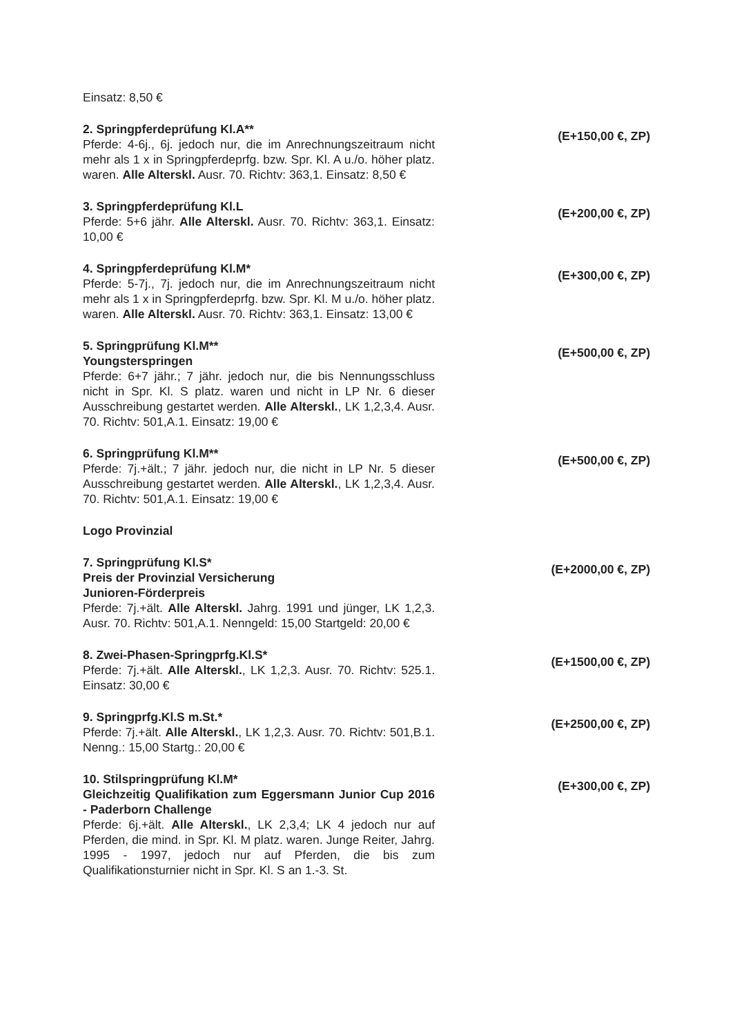Einsatz: 8,50 €
2. Springpferdeprüfung Kl.A**
Pferde: 4-6j., 6j. jedoch nur, die im Anrechnungszeitraum nicht mehr als 1 x in Springpferdeprfg. bzw. Spr. Kl. A u./o. höher platz. waren. Alle Alterskl. Ausr. 70. Richtv: 363,1. Einsatz: 8,50 €
(E+150,00 €, ZP)
3. Springpferdeprüfung Kl.L
Pferde: 5+6 jähr. Alle Alterskl. Ausr. 70. Richtv: 363,1. Einsatz: 10,00 €
(E+200,00 €, ZP)
4. Springpferdeprüfung Kl.M*
Pferde: 5-7j., 7j. jedoch nur, die im Anrechnungszeitraum nicht mehr als 1 x in Springpferdeprfg. bzw. Spr. Kl. M u./o. höher platz. waren. Alle Alterskl. Ausr. 70. Richtv: 363,1. Einsatz: 13,00 €
(E+300,00 €, ZP)
5. Springprüfung Kl.M**
Youngsterspringen
Pferde: 6+7 jähr.; 7 jähr. jedoch nur, die bis Nennungsschluss nicht in Spr. Kl. S platz. waren und nicht in LP Nr. 6 dieser Ausschreibung gestartet werden. Alle Alterskl., LK 1,2,3,4. Ausr. 70. Richtv: 501,A.1. Einsatz: 19,00 €
(E+500,00 €, ZP)
6. Springprüfung Kl.M**
Pferde: 7j.+ält.; 7 jähr. jedoch nur, die nicht in LP Nr. 5 dieser Ausschreibung gestartet werden. Alle Alterskl., LK 1,2,3,4. Ausr. 70. Richtv: 501,A.1. Einsatz: 19,00 €
(E+500,00 €, ZP)
Logo Provinzial
7. Springprüfung Kl.S*
Preis der Provinzial Versicherung
Junioren-Förderpreis
Pferde: 7j.+ält. Alle Alterskl. Jahrg. 1991 und jünger, LK 1,2,3. Ausr. 70. Richtv: 501,A.1. Nenngeld: 15,00 Startgeld: 20,00 €
(E+2000,00 €, ZP)
8. Zwei-Phasen-Springprfg.Kl.S*
Pferde: 7j.+ält. Alle Alterskl., LK 1,2,3. Ausr. 70. Richtv: 525.1. Einsatz: 30,00 €
(E+1500,00 €, ZP)
9. Springprfg.Kl.S m.St.*
Pferde: 7j.+ält. Alle Alterskl., LK 1,2,3. Ausr. 70. Richtv: 501,B.1. Nenng.: 15,00 Startg.: 20,00 €
(E+2500,00 €, ZP)
10. Stilspringprüfung Kl.M*
Gleichzeitig Qualifikation zum Eggersmann Junior Cup 2016 - Paderborn Challenge
Pferde: 6j.+ält. Alle Alterskl., LK 2,3,4; LK 4 jedoch nur auf Pferden, die mind. in Spr. Kl. M platz. waren. Junge Reiter, Jahrg. 1995 - 1997, jedoch nur auf Pferden, die bis zum Qualifikationsturnier nicht in Spr. Kl. S an 1.-3. St.
(E+300,00 €, ZP)